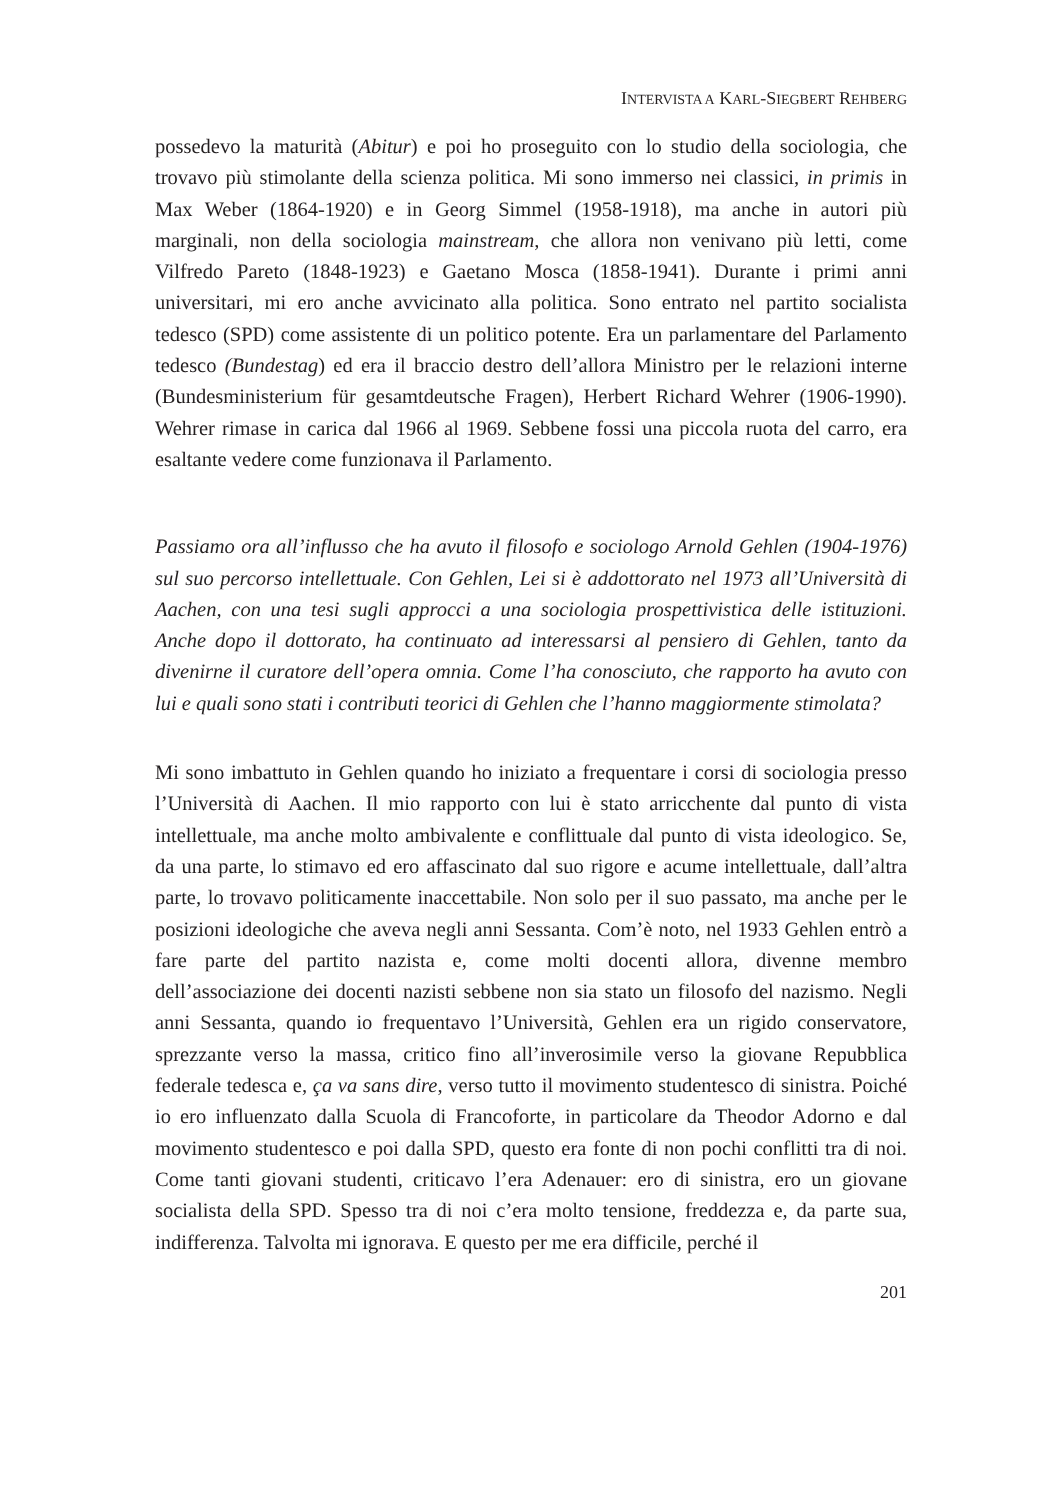INTERVISTA A KARL-SIEGBERT REHBERG
possedevo la maturità (Abitur) e poi ho proseguito con lo studio della sociologia, che trovavo più stimolante della scienza politica. Mi sono immerso nei classici, in primis in Max Weber (1864-1920) e in Georg Simmel (1958-1918), ma anche in autori più marginali, non della sociologia mainstream, che allora non venivano più letti, come Vilfredo Pareto (1848-1923) e Gaetano Mosca (1858-1941). Durante i primi anni universitari, mi ero anche avvicinato alla politica. Sono entrato nel partito socialista tedesco (SPD) come assistente di un politico potente. Era un parlamentare del Parlamento tedesco (Bundestag) ed era il braccio destro dell’allora Ministro per le relazioni interne (Bundesministerium für gesamtdeutsche Fragen), Herbert Richard Wehrer (1906-1990). Wehrer rimase in carica dal 1966 al 1969. Sebbene fossi una piccola ruota del carro, era esaltante vedere come funzionava il Parlamento.
Passiamo ora all’influsso che ha avuto il filosofo e sociologo Arnold Gehlen (1904-1976) sul suo percorso intellettuale. Con Gehlen, Lei si è addottorato nel 1973 all’Università di Aachen, con una tesi sugli approcci a una sociologia prospettivistica delle istituzioni. Anche dopo il dottorato, ha continuato ad interessarsi al pensiero di Gehlen, tanto da divenirne il curatore dell’opera omnia. Come l’ha conosciuto, che rapporto ha avuto con lui e quali sono stati i contributi teorici di Gehlen che l’hanno maggiormente stimolata?
Mi sono imbattuto in Gehlen quando ho iniziato a frequentare i corsi di sociologia presso l’Università di Aachen. Il mio rapporto con lui è stato arricchente dal punto di vista intellettuale, ma anche molto ambivalente e conflittuale dal punto di vista ideologico. Se, da una parte, lo stimavo ed ero affascinato dal suo rigore e acume intellettuale, dall’altra parte, lo trovavo politicamente inaccettabile. Non solo per il suo passato, ma anche per le posizioni ideologiche che aveva negli anni Sessanta. Com’è noto, nel 1933 Gehlen entrò a fare parte del partito nazista e, come molti docenti allora, divenne membro dell’associazione dei docenti nazisti sebbene non sia stato un filosofo del nazismo. Negli anni Sessanta, quando io frequentavo l’Università, Gehlen era un rigido conservatore, sprezzante verso la massa, critico fino all’inverosimile verso la giovane Repubblica federale tedesca e, ça va sans dire, verso tutto il movimento studentesco di sinistra. Poiché io ero influenzato dalla Scuola di Francoforte, in particolare da Theodor Adorno e dal movimento studentesco e poi dalla SPD, questo era fonte di non pochi conflitti tra di noi. Come tanti giovani studenti, criticavo l’era Adenauer: ero di sinistra, ero un giovane socialista della SPD. Spesso tra di noi c’era molto tensione, freddezza e, da parte sua, indifferenza. Talvolta mi ignorava. E questo per me era difficile, perché il
201